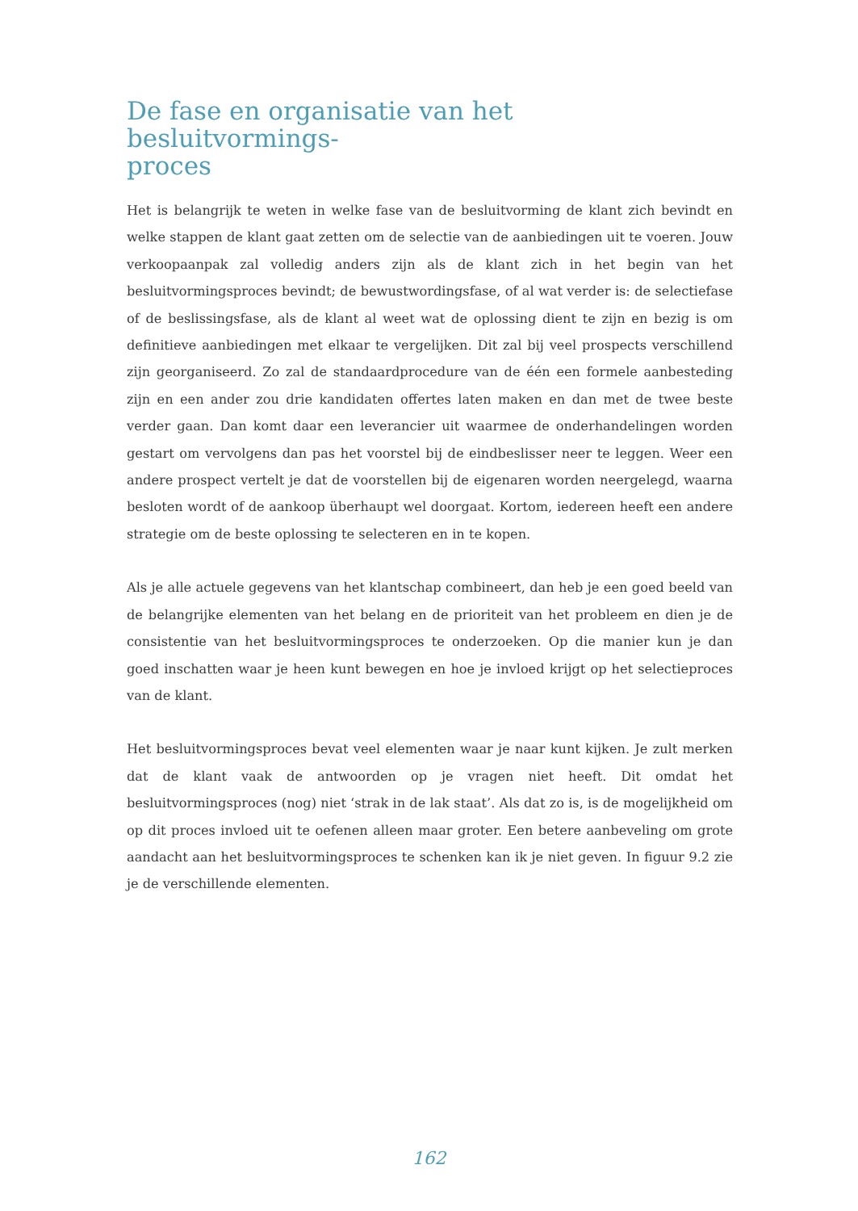De fase en organisatie van het besluitvormings-
proces
Het is belangrijk te weten in welke fase van de besluitvorming de klant zich bevindt en welke stappen de klant gaat zetten om de selectie van de aanbiedingen uit te voeren. Jouw verkoopaanpak zal volledig anders zijn als de klant zich in het begin van het besluitvormingsproces bevindt; de bewustwordingsfase, of al wat verder is: de selectiefase of de beslissingsfase, als de klant al weet wat de oplossing dient te zijn en bezig is om definitieve aanbiedingen met elkaar te vergelijken. Dit zal bij veel prospects verschillend zijn georganiseerd. Zo zal de standaardprocedure van de één een formele aanbesteding zijn en een ander zou drie kandidaten offertes laten maken en dan met de twee beste verder gaan. Dan komt daar een leverancier uit waarmee de onderhandelingen worden gestart om vervolgens dan pas het voorstel bij de eindbeslisser neer te leggen. Weer een andere prospect vertelt je dat de voorstellen bij de eigenaren worden neergelegd, waarna besloten wordt of de aankoop überhaupt wel doorgaat. Kortom, iedereen heeft een andere strategie om de beste oplossing te selecteren en in te kopen.
Als je alle actuele gegevens van het klantschap combineert, dan heb je een goed beeld van de belangrijke elementen van het belang en de prioriteit van het probleem en dien je de consistentie van het besluitvormingsproces te onderzoeken. Op die manier kun je dan goed inschatten waar je heen kunt bewegen en hoe je invloed krijgt op het selectieproces van de klant.
Het besluitvormingsproces bevat veel elementen waar je naar kunt kijken. Je zult merken dat de klant vaak de antwoorden op je vragen niet heeft. Dit omdat het besluitvormingsproces (nog) niet ‘strak in de lak staat’. Als dat zo is, is de mogelijkheid om op dit proces invloed uit te oefenen alleen maar groter. Een betere aanbeveling om grote aandacht aan het besluitvormingsproces te schenken kan ik je niet geven. In figuur 9.2 zie je de verschillende elementen.
162